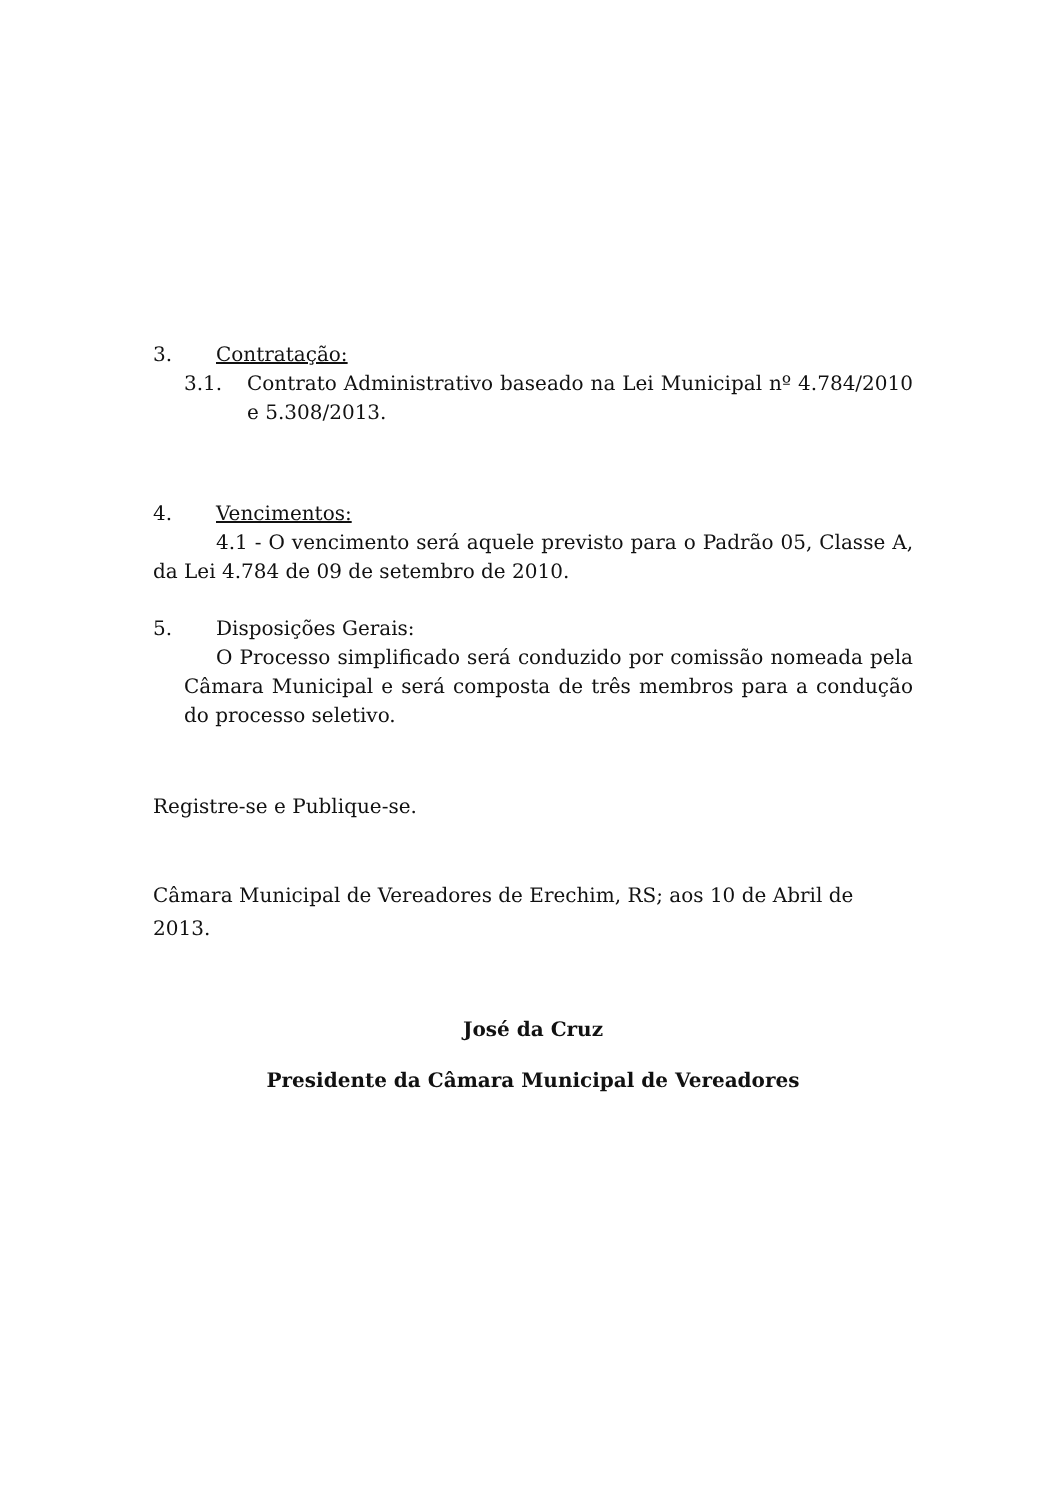3. Contratação:
3.1. Contrato Administrativo baseado na Lei Municipal nº 4.784/2010 e 5.308/2013.
4. Vencimentos:
4.1 - O vencimento será aquele previsto para o Padrão 05, Classe A, da Lei 4.784 de 09 de setembro de 2010.
5. Disposições Gerais:
O Processo simplificado será conduzido por comissão nomeada pela Câmara Municipal e será composta de três membros para a condução do processo seletivo.
Registre-se e Publique-se.
Câmara Municipal de Vereadores de Erechim, RS; aos 10 de Abril de 2013.
José da Cruz
Presidente da Câmara Municipal de Vereadores